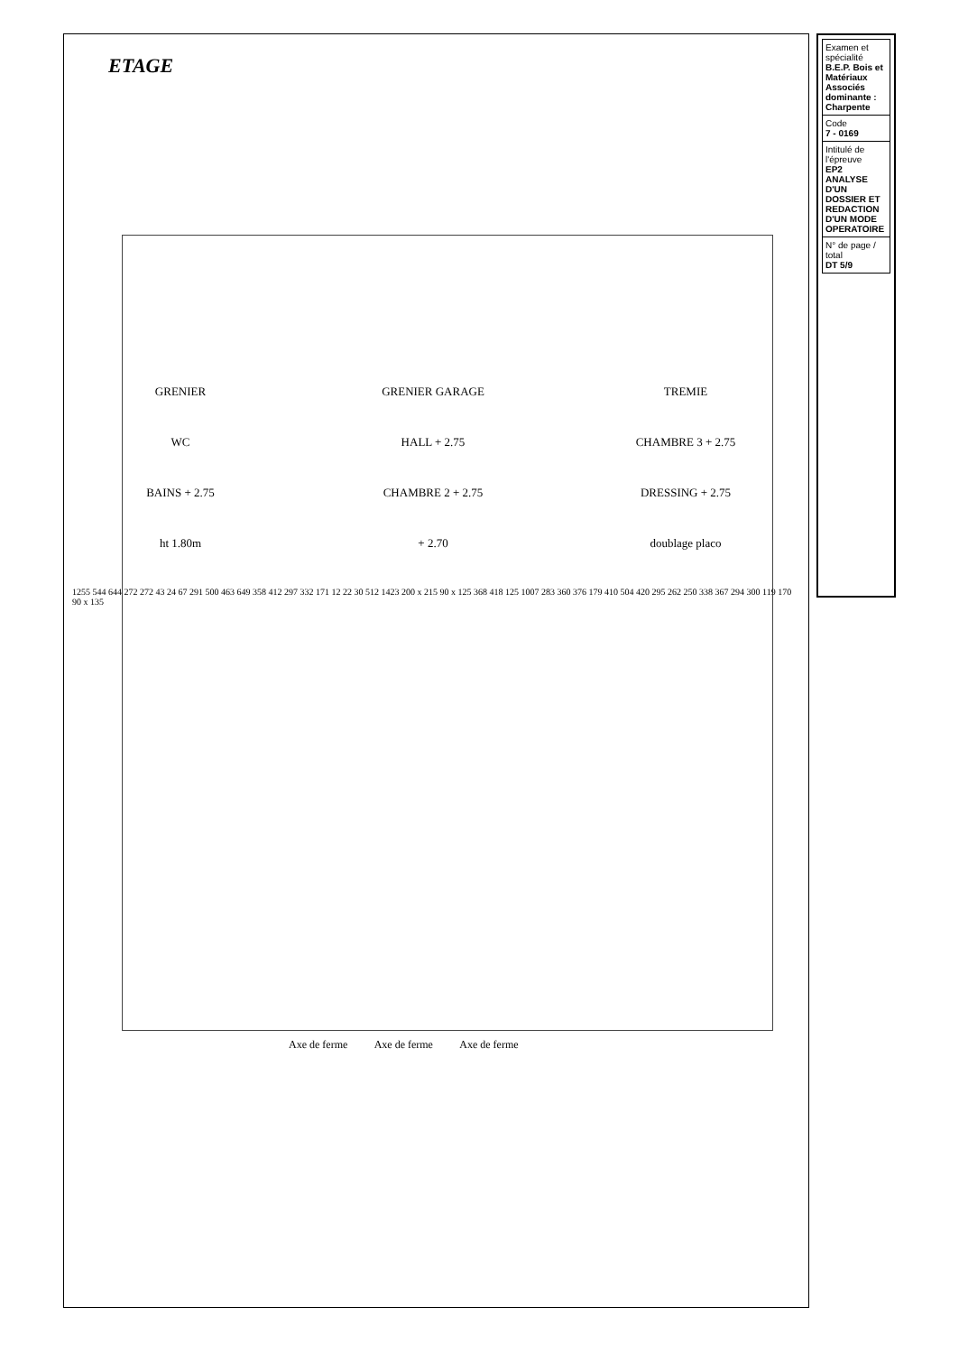ETAGE
GRENIER
GRENIER GARAGE
TREMIE
WC
HALL + 2.75
CHAMBRE 3 + 2.75
BAINS + 2.75
CHAMBRE 2 + 2.75
DRESSING + 2.75
ht 1.80m
+ 2.70
doublage placo
1255 544 644 272 272 43 24 67 291 500 463 649 358 412 297 332 171 12 22 30 512 1423 200 x 215 90 x 125 368 418 125 1007 283 360 376 179 410 504 420 295 262 250 338 367 294 300 119 170 90 x 135
Axe de ferme Axe de ferme Axe de ferme
| Examen et spécialité B.E.P. Bois et Matériaux Associés dominante : Charpente |
| Code 7 - 0169 |
| Intitulé de l'épreuve EP2 ANALYSE D'UN DOSSIER ET REDACTION D'UN MODE OPERATOIRE |
| N° de page / total DT 5/9 |